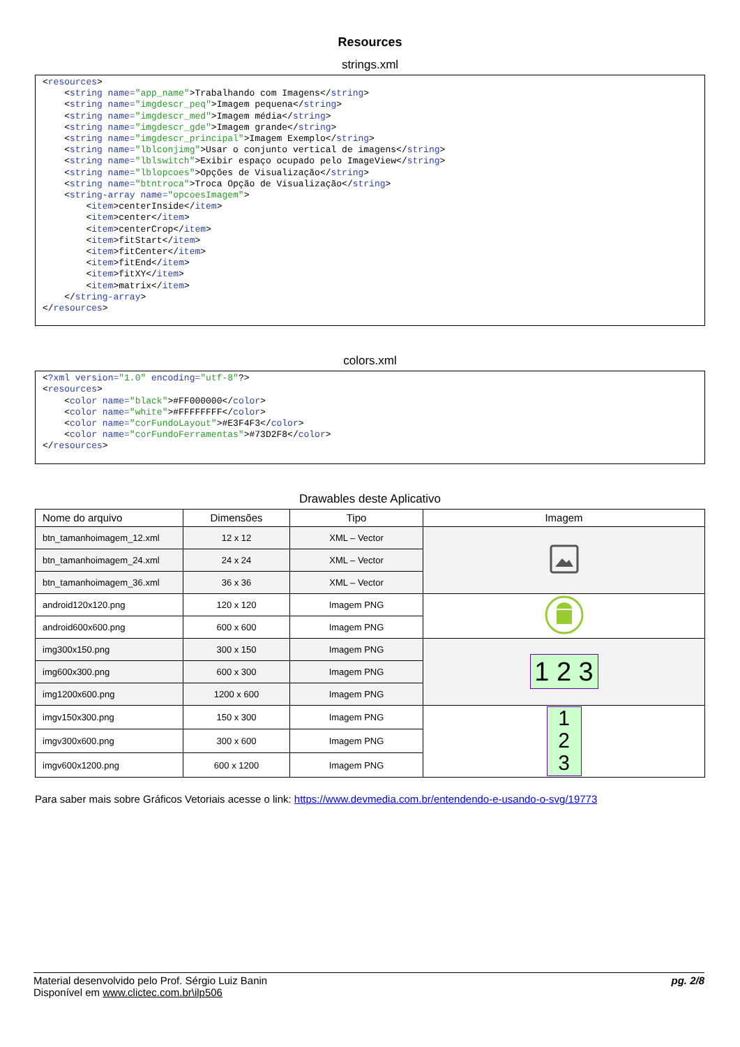Resources
strings.xml
<resources>
    <string name="app_name">Trabalhando com Imagens</string>
    <string name="imgdescr_peq">Imagem pequena</string>
    <string name="imgdescr_med">Imagem média</string>
    <string name="imgdescr_gde">Imagem grande</string>
    <string name="imgdescr_principal">Imagem Exemplo</string>
    <string name="lblconjimg">Usar o conjunto vertical de imagens</string>
    <string name="lblswitch">Exibir espaço ocupado pelo ImageView</string>
    <string name="lblopcoes">Opções de Visualização</string>
    <string name="btntroca">Troca Opção de Visualização</string>
    <string-array name="opcoesImagem">
        <item>centerInside</item>
        <item>center</item>
        <item>centerCrop</item>
        <item>fitStart</item>
        <item>fitCenter</item>
        <item>fitEnd</item>
        <item>fitXY</item>
        <item>matrix</item>
    </string-array>
</resources>
colors.xml
<?xml version="1.0" encoding="utf-8"?>
<resources>
    <color name="black">#FF000000</color>
    <color name="white">#FFFFFFFF</color>
    <color name="corFundoLayout">#E3F4F3</color>
    <color name="corFundoFerramentas">#73D2F8</color>
</resources>
Drawables deste Aplicativo
| Nome do arquivo | Dimensões | Tipo | Imagem |
| --- | --- | --- | --- |
| btn_tamanhoimagem_12.xml | 12 x 12 | XML – Vector | |
| btn_tamanhoimagem_24.xml | 24 x 24 | XML – Vector | |
| btn_tamanhoimagem_36.xml | 36 x 36 | XML – Vector | |
| android120x120.png | 120 x 120 | Imagem PNG | |
| android600x600.png | 600 x 600 | Imagem PNG | |
| img300x150.png | 300 x 150 | Imagem PNG | 1 2 3 |
| img600x300.png | 600 x 300 | Imagem PNG | |
| img1200x600.png | 1200 x 600 | Imagem PNG | |
| imgv150x300.png | 150 x 300 | Imagem PNG | 1 2 3 |
| imgv300x600.png | 300 x 600 | Imagem PNG | |
| imgv600x1200.png | 600 x 1200 | Imagem PNG | |
Para saber mais sobre Gráficos Vetoriais acesse o link: https://www.devmedia.com.br/entendendo-e-usando-o-svg/19773
Material desenvolvido pelo Prof. Sérgio Luiz Banin
Disponível em www.clictec.com.br\ilp506
pg. 2/8